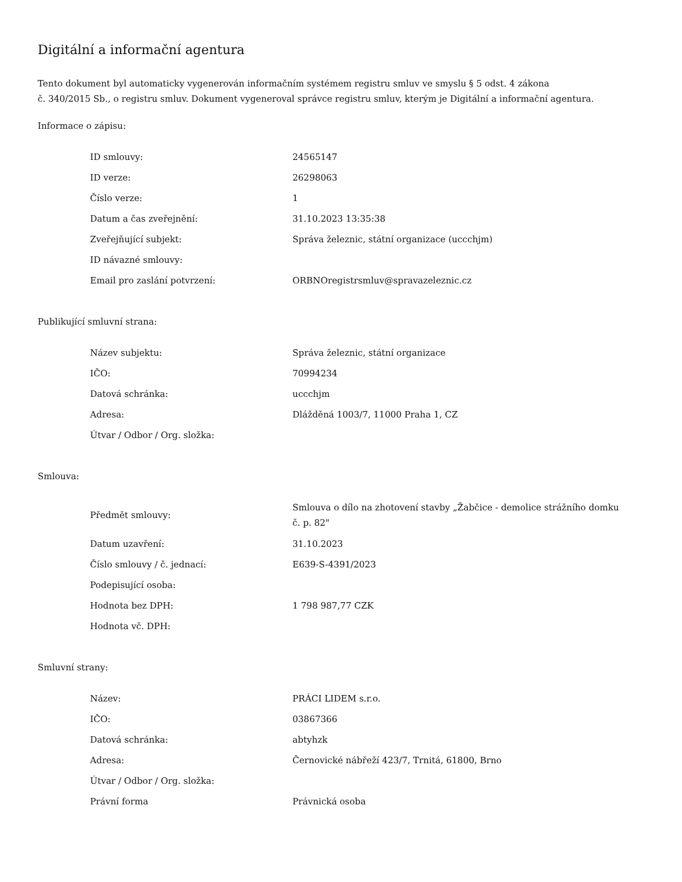Digitální a informační agentura
Tento dokument byl automaticky vygenerován informačním systémem registru smluv ve smyslu § 5 odst. 4 zákona
č. 340/2015 Sb., o registru smluv. Dokument vygeneroval správce registru smluv, kterým je Digitální a informační agentura.
Informace o zápisu:
| ID smlouvy: | 24565147 |
| ID verze: | 26298063 |
| Číslo verze: | 1 |
| Datum a čas zveřejnění: | 31.10.2023 13:35:38 |
| Zveřejňující subjekt: | Správa železnic, státní organizace (uccchjm) |
| ID návazné smlouvy: | |
| Email pro zaslání potvrzení: | ORBNOregistrsmluv@spravazeleznic.cz |
Publikující smluvní strana:
| Název subjektu: | Správa železnic, státní organizace |
| IČO: | 70994234 |
| Datová schránka: | uccchjm |
| Adresa: | Dlážděná 1003/7, 11000 Praha 1, CZ |
| Útvar / Odbor / Org. složka: | |
Smlouva:
| Předmět smlouvy: | Smlouva o dílo na zhotovení stavby „Žabčice - demolice strážního domku č. p. 82" |
| Datum uzavření: | 31.10.2023 |
| Číslo smlouvy / č. jednací: | E639-S-4391/2023 |
| Podepisující osoba: | |
| Hodnota bez DPH: | 1 798 987,77 CZK |
| Hodnota vč. DPH: | |
Smluvní strany:
| Název: | PRÁCI LIDEM s.r.o. |
| IČO: | 03867366 |
| Datová schránka: | abtyhzk |
| Adresa: | Černovické nábřeží 423/7, Trnitá, 61800, Brno |
| Útvar / Odbor / Org. složka: | |
| Právní forma | Právnická osoba |